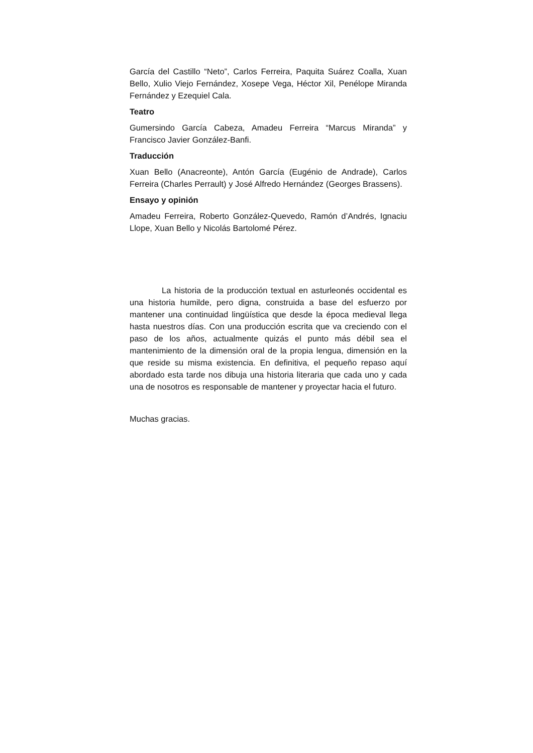García del Castillo “Neto”, Carlos Ferreira, Paquita Suárez Coalla, Xuan Bello, Xulio Viejo Fernández, Xosepe Vega, Héctor Xil, Penélope Miranda Fernández y Ezequiel Cala.
Teatro
Gumersindo García Cabeza, Amadeu Ferreira “Marcus Miranda” y Francisco Javier González-Banfi.
Traducción
Xuan Bello (Anacreonte), Antón García (Eugénio de Andrade), Carlos Ferreira (Charles Perrault) y José Alfredo Hernández (Georges Brassens).
Ensayo y opinión
Amadeu Ferreira, Roberto González-Quevedo, Ramón d’Andrés, Ignaciu Llope, Xuan Bello y Nicolás Bartolomé Pérez.
La historia de la producción textual en asturleonés occidental es una historia humilde, pero digna, construida a base del esfuerzo por mantener una continuidad lingüística que desde la época medieval llega hasta nuestros días. Con una producción escrita que va creciendo con el paso de los años, actualmente quizás el punto más débil sea el mantenimiento de la dimensión oral de la propia lengua, dimensión en la que reside su misma existencia. En definitiva, el pequeño repaso aquí abordado esta tarde nos dibuja una historia literaria que cada uno y cada una de nosotros es responsable de mantener y proyectar hacia el futuro.
Muchas gracias.